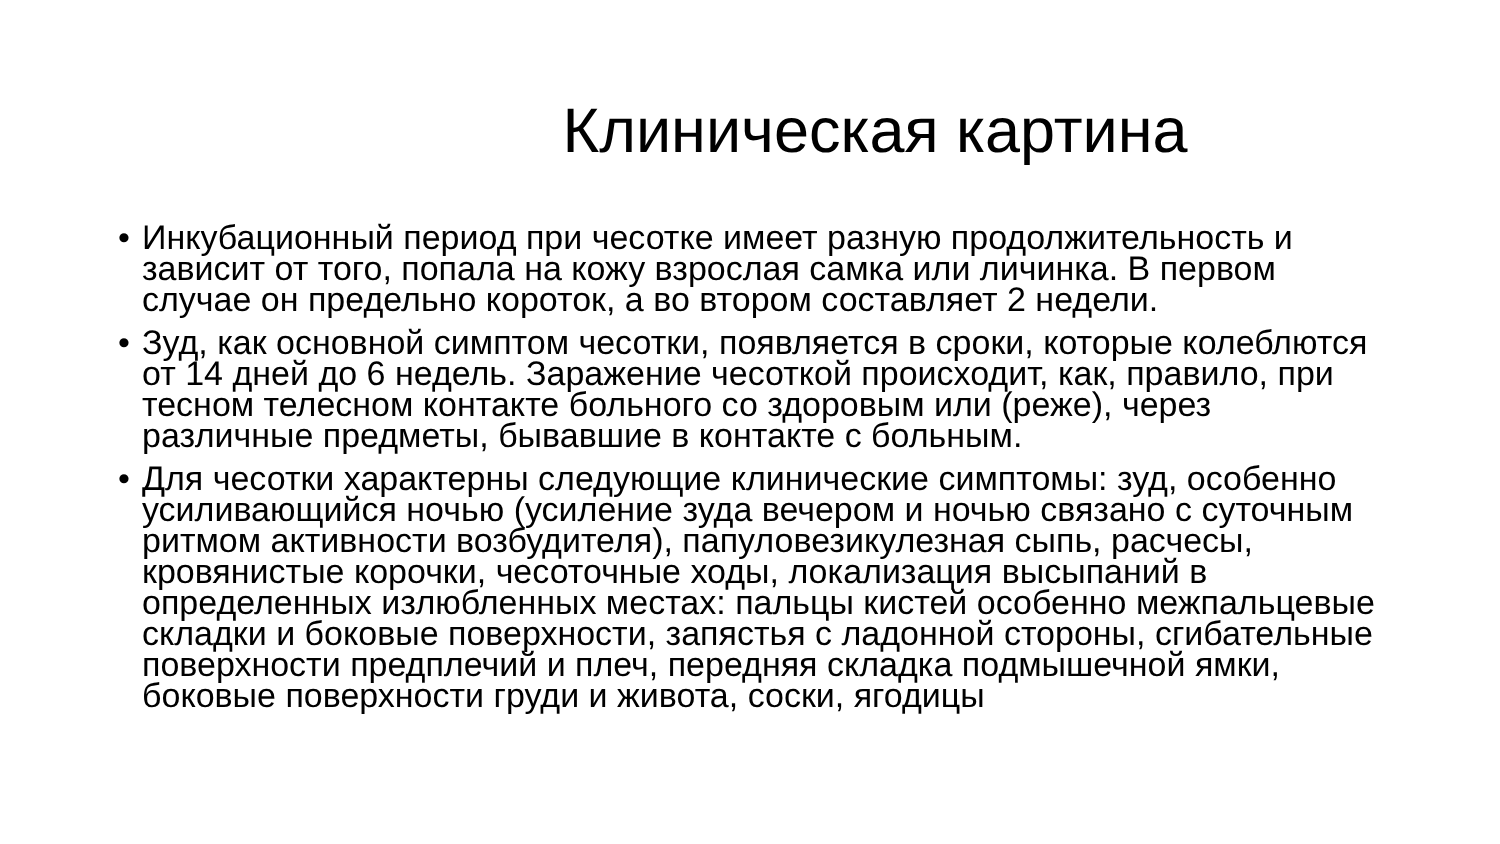Клиническая картина
• Инкубационный период при чесотке имеет разную продолжительность и зависит от того, попала на кожу взрослая самка или личинка. В первом случае он предельно короток, а во втором составляет 2 недели.
• Зуд, как основной симптом чесотки, появляется в сроки, которые колеблются от 14 дней до 6 недель. Заражение чесоткой происходит, как, правило, при тесном телесном контакте больного со здоровым или (реже), через различные предметы, бывавшие в контакте с больным.
• Для чесотки характерны следующие клинические симптомы: зуд, особенно усиливающийся ночью (усиление зуда вечером и ночью связано с суточным ритмом активности возбудителя), папуловезикулезная сыпь, расчесы, кровянистые корочки, чесоточные ходы, локализация высыпаний в определенных излюбленных местах: пальцы кистей особенно межпальцевые складки и боковые поверхности, запястья с ладонной стороны, сгибательные поверхности предплечий и плеч, передняя складка подмышечной ямки, боковые поверхности груди и живота, соски, ягодицы